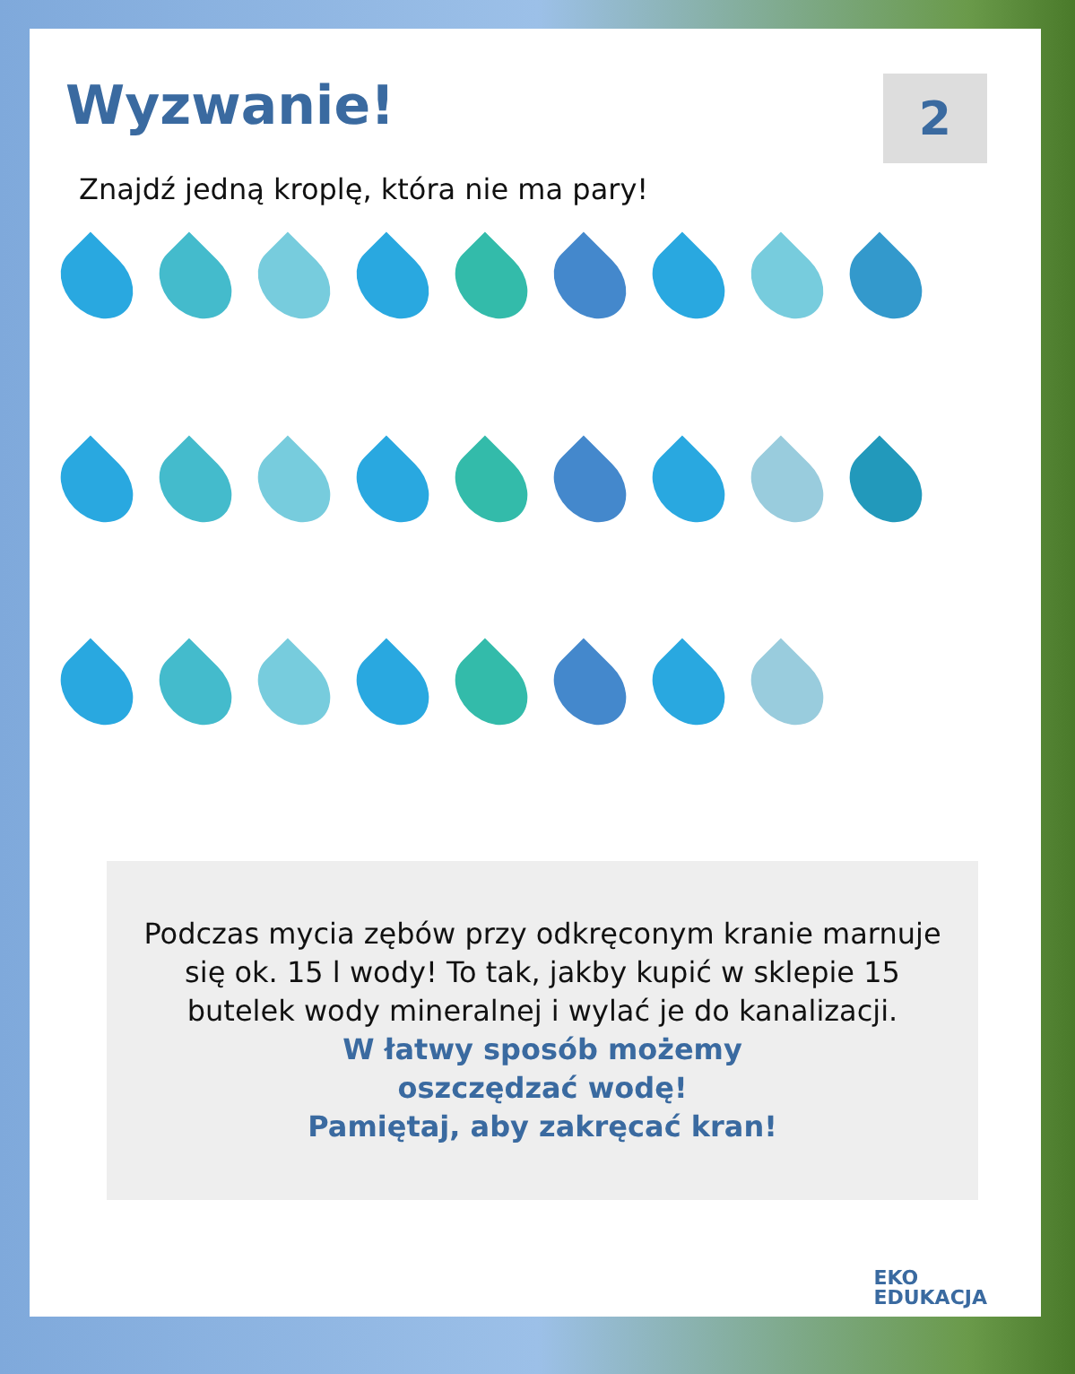Wyzwanie!
2
Znajdź jedną kroplę, która nie ma pary!
Podczas mycia zębów przy odkręconym kranie marnuje się ok. 15 l wody! To tak, jakby kupić w sklepie 15 butelek wody mineralnej i wylać je do kanalizacji.
W łatwy sposób możemy
oszczędzać wodę!
Pamiętaj, aby zakręcać kran!
EKO
EDUKACJA